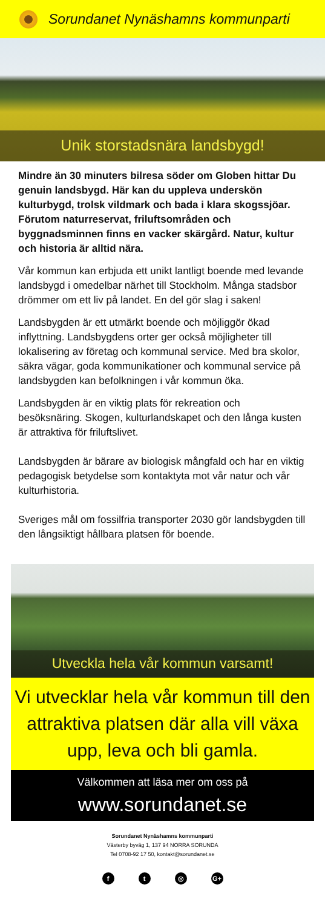Sorundanet Nynäshamns kommunparti
Unik storstadsnära landsbygd!
Mindre än 30 minuters bilresa söder om Globen hittar Du genuin landsbygd. Här kan du uppleva underskön kulturbygd, trolsk vildmark och bada i klara skogssjöar. Förutom naturreservat, frilufts­områden och byggnadsminnen finns en vacker skärgård. Natur, kultur och historia är alltid nära.
Vår kommun kan erbjuda ett unikt lantligt boende med levande landsbygd i omedelbar närhet till Stockholm. Många stadsbor drömmer om ett liv på landet. En del gör slag i saken!
Landsbygden är ett utmärkt boende och möjliggör ökad inflyttning. Landsbygdens orter ger också möjlig­heter till lokalisering av företag och kommunal service. Med bra skolor, säkra vägar, goda kommunikationer och kommunal service på landsbygden kan befolk­ningen i vår kommun öka.
Landsbygden är en viktig plats för rekreation och besöksnäring. Skogen, kulturlandskapet och den långa kusten är attraktiva för friluftslivet.
Landsbygden är bärare av biologisk mångfald och har en viktig pedagogisk betydelse som kontaktyta mot vår natur och vår kulturhistoria.
Sveriges mål om fossilfria transporter 2030 gör lands­bygden till den långsiktigt hållbara platsen för boende.
Utveckla hela vår kommun varsamt!
Vi utvecklar hela vår kommun till den attraktiva platsen där alla vill växa upp, leva och bli gamla.
Välkommen att läsa mer om oss på
www.sorundanet.se
Sorundanet Nynäshamns kommunparti
Västerby byväg 1, 137 94 NORRA SORUNDA
Tel 0708-92 17 50, kontakt@sorundanet.se
ft ◎ G+